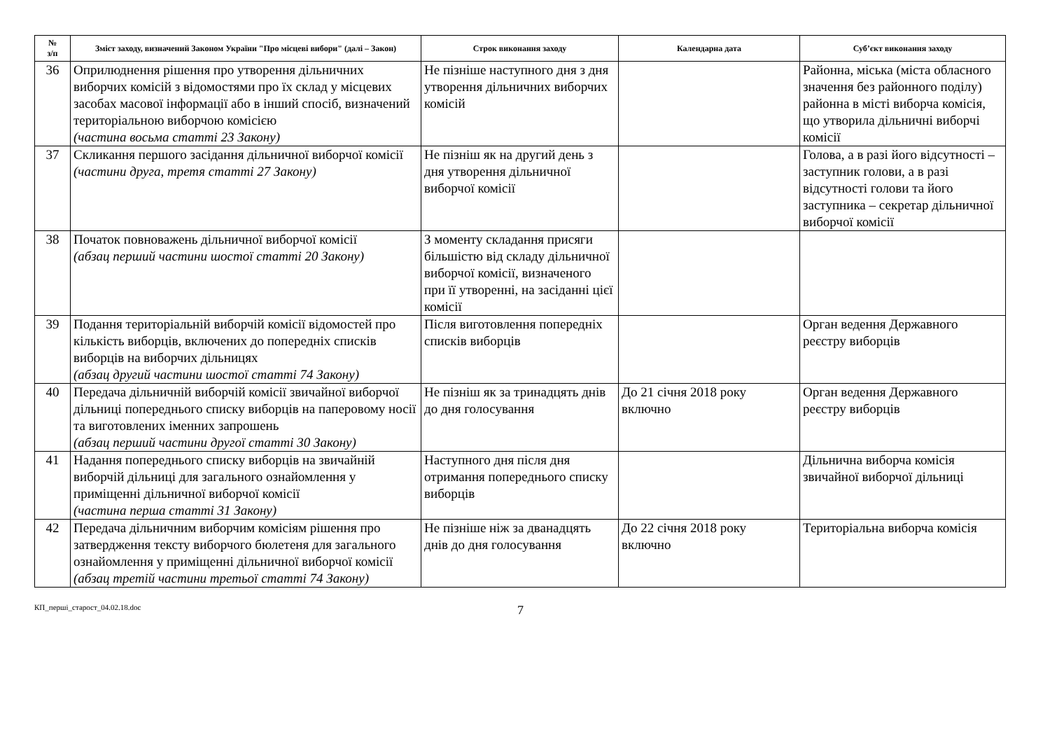| № з/п | Зміст заходу, визначений Законом України "Про місцеві вибори" (далі – Закон) | Строк виконання заходу | Календарна дата | Суб’єкт виконання заходу |
| --- | --- | --- | --- | --- |
| 36 | Оприлюднення рішення про утворення дільничних виборчих комісій з відомостями про їх склад у місцевих засобах масової інформації або в інший спосіб, визначений територіальною виборчою комісією (частина восьма статті 23 Закону) | Не пізніше наступного дня з дня утворення дільничних виборчих комісій | | Районна, міська (міста обласного значення без районного поділу) районна в місті виборча комісія, що утворила дільничні виборчі комісії |
| 37 | Скликання першого засідання дільничної виборчої комісії (частини друга, третя статті 27 Закону) | Не пізніш як на другий день з дня утворення дільничної виборчої комісії | | Голова, а в разі його відсутності – заступник голови, а в разі відсутності голови та його заступника – секретар дільничної виборчої комісії |
| 38 | Початок повноважень дільничної виборчої комісії (абзац перший частини шостої статті 20 Закону) | З моменту складання присяги більшістю від складу дільничної виборчої комісії, визначеного при її утворенні, на засіданні цієї комісії | | |
| 39 | Подання територіальній виборчій комісії відомостей про кількість виборців, включених до попередніх списків виборців на виборчих дільницях (абзац другий частини шостої статті 74 Закону) | Після виготовлення попередніх списків виборців | | Орган ведення Державного реєстру виборців |
| 40 | Передача дільничній виборчій комісії звичайної виборчої дільниці попереднього списку виборців на паперовому носії та виготовлених іменних запрошень (абзац перший частини другої статті 30 Закону) | Не пізніш як за тринадцять днів до дня голосування | До 21 січня 2018 року включно | Орган ведення Державного реєстру виборців |
| 41 | Надання попереднього списку виборців на звичайній виборчій дільниці для загального ознайомлення у приміщенні дільничної виборчої комісії (частина перша статті 31 Закону) | Наступного дня після дня отримання попереднього списку виборців | | Дільнична виборча комісія звичайної виборчої дільниці |
| 42 | Передача дільничним виборчим комісіям рішення про затвердження тексту виборчого бюлетеня для загального ознайомлення у приміщенні дільничної виборчої комісії (абзац третій частини третьої статті 74 Закону) | Не пізніше ніж за дванадцять днів до дня голосування | До 22 січня 2018 року включно | Територіальна виборча комісія |
КП_перші_старост_04.02.18.doc 7